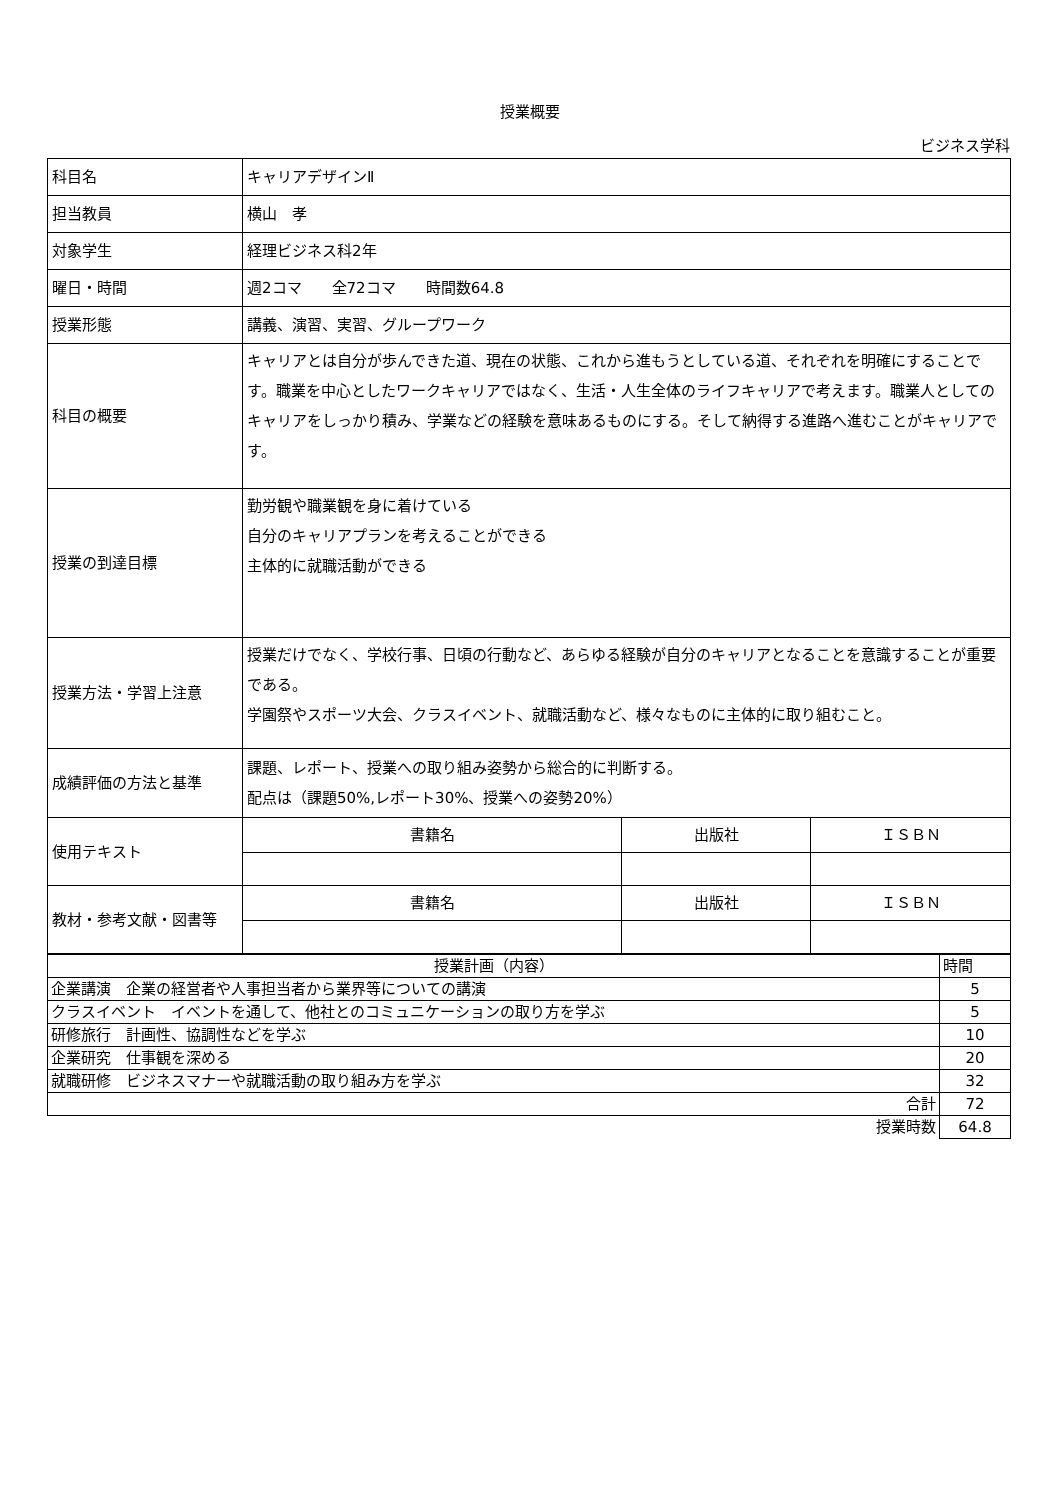授業概要
ビジネス学科
| 科目名 | キャリアデザインⅡ | | |
| 担当教員 | 横山 孝 | | |
| 対象学生 | 経理ビジネス科2年 | | |
| 曜日・時間 | 週2コマ 全72コマ 時間数64.8 | | |
| 授業形態 | 講義、演習、実習、グループワーク | | |
| 科目の概要 | キャリアとは自分が歩んできた道、現在の状態、これから進もうとしている道、それぞれを明確にすることです。職業を中心としたワークキャリアではなく、生活・人生全体のライフキャリアで考えます。職業人としてのキャリアをしっかり積み、学業などの経験を意味あるものにする。そして納得する進路へ進むことがキャリアです。 | | |
| 授業の到達目標 | 勤労観や職業観を身に着けている 自分のキャリアプランを考えることができる 主体的に就職活動ができる | | |
| 授業方法・学習上注意 | 授業だけでなく、学校行事、日頃の行動など、あらゆる経験が自分のキャリアとなることを意識することが重要である。 学園祭やスポーツ大会、クラスイベント、就職活動など、様々なものに主体的に取り組むこと。 | | |
| 成績評価の方法と基準 | 課題、レポート、授業への取り組み姿勢から総合的に判断する。 配点は（課題50%,レポート30%、授業への姿勢20%） | | |
| 使用テキスト | 書籍名 | 出版社 | ＩＳＢＮ |
| 教材・参考文献・図書等 | 書籍名 | 出版社 | ＩＳＢＮ |
| 授業計画（内容） | 時間 |
| 企業講演 企業の経営者や人事担当者から業界等についての講演 | 5 |
| クラスイベント イベントを通して、他社とのコミュニケーションの取り方を学ぶ | 5 |
| 研修旅行 計画性、協調性などを学ぶ | 10 |
| 企業研究 仕事観を深める | 20 |
| 就職研修 ビジネスマナーや就職活動の取り組み方を学ぶ | 32 |
| 合計 | 72 |
| 授業時数 | 64.8 |